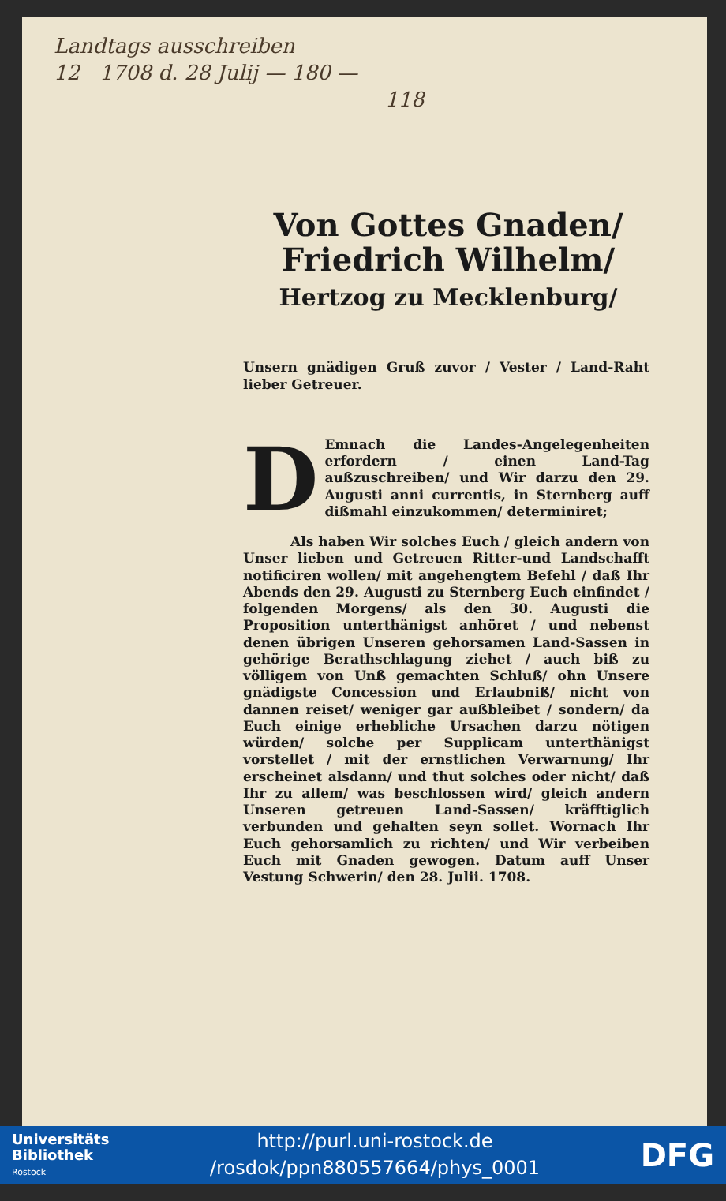Landtags ausschreiben
12 1708 d. 28 Julij — 180 —
118
Von Gottes Gnaden/
Friedrich Wilhelm/
Hertzog zu Mecklenburg/
Unsern gnädigen Gruß zuvor / Vester / Land-Raht lieber Getreuer.
DEmnach die Landes-Angelegenheiten erfordern / einen Land-Tag außzuschreiben/ und Wir darzu den 29. Augusti anni currentis, in Sternberg auff dißmahl einzukommen/ determiniret;
Als haben Wir solches Euch / gleich andern von Unser lieben und Getreuen Ritter-und Landschafft notificiren wollen/ mit angehengtem Befehl / daß Ihr Abends den 29. Augusti zu Sternberg Euch einfindet / folgenden Morgens/ als den 30. Augusti die Proposition unterthänigst anhöret / und nebenst denen übrigen Unseren gehorsamen Land-Sassen in gehörige Berathschlagung ziehet / auch biß zu völligem von Unß gemachten Schluß/ ohn Unsere gnädigste Concession und Erlaubniß/ nicht von dannen reiset/ weniger gar außbleibet / sondern/ da Euch einige erhebliche Ursachen darzu nötigen würden/ solche per Supplicam unterthänigst vorstellet / mit der ernstlichen Verwarnung/ Ihr erscheinet alsdann/ und thut solches oder nicht/ daß Ihr zu allem/ was beschlossen wird/ gleich andern Unseren getreuen Land-Sassen/ kräfftiglich verbunden und gehalten seyn sollet. Wornach Ihr Euch gehorsamlich zu richten/ und Wir verbeiben Euch mit Gnaden gewogen. Datum auff Unser Vestung Schwerin/ den 28. Julii. 1708.
Universitäts
Bibliothek
Rostock
http://purl.uni-rostock.de
/rosdok/ppn880557664/phys_0001
DFG